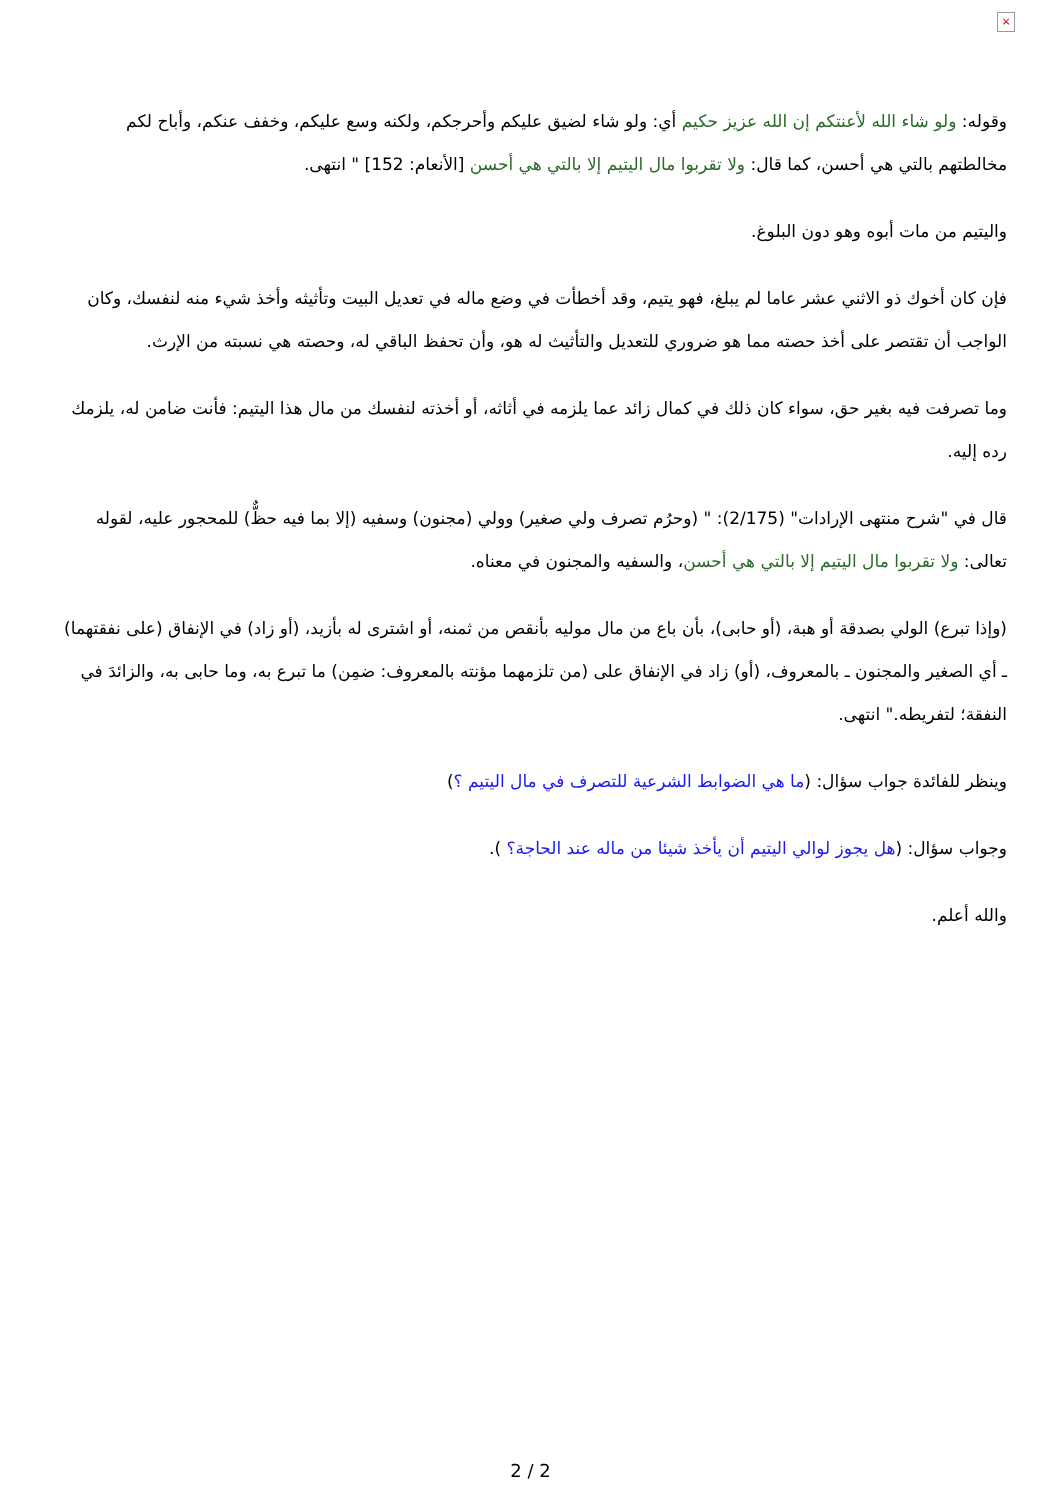×
وقوله: ولو شاء الله لأعنتكم إن الله عزيز حكيم أي: ولو شاء لضيق عليكم وأحرجكم، ولكنه وسع عليكم، وخفف عنكم، وأباح لكم مخالطتهم بالتي هي أحسن، كما قال: ولا تقربوا مال اليتيم إلا بالتي هي أحسن [الأنعام: 152] " انتهى.
واليتيم من مات أبوه وهو دون البلوغ.
فإن كان أخوك ذو الاثني عشر عاما لم يبلغ، فهو يتيم، وقد أخطأت في وضع ماله في تعديل البيت وتأثيثه وأخذ شيء منه لنفسك، وكان الواجب أن تقتصر على أخذ حصته مما هو ضروري للتعديل والتأثيث له هو، وأن تحفظ الباقي له، وحصته هي نسبته من الإرث.
وما تصرفت فيه بغير حق، سواء كان ذلك في كمال زائد عما يلزمه في أثاثه، أو أخذته لنفسك من مال هذا اليتيم: فأنت ضامن له، يلزمك رده إليه.
قال في "شرح منتهى الإرادات" (2/175): " (وحرُم تصرف ولي صغير) وولي (مجنون) وسفيه (إلا بما فيه حظٌّ) للمحجور عليه، لقوله تعالى: ولا تقربوا مال اليتيم إلا بالتي هي أحسن، والسفيه والمجنون في معناه.
(وإذا تبرع) الولي بصدقة أو هبة، (أو حابى)، بأن باع من مال موليه بأنقص من ثمنه، أو اشترى له بأزيد، (أو زاد) في الإنفاق (على نفقتهما) ـ أي الصغير والمجنون ـ بالمعروف، (أو) زاد في الإنفاق على (من تلزمهما مؤنته بالمعروف: ضمِن) ما تبرع به، وما حابى به، والزائدَ في النفقة؛ لتفريطه." انتهى.
وينظر للفائدة جواب سؤال: (ما هي الضوابط الشرعية للتصرف في مال اليتيم ؟)
وجواب سؤال: (هل يجوز لوالي اليتيم أن يأخذ شيئا من ماله عند الحاجة؟ ).
والله أعلم.
2 / 2